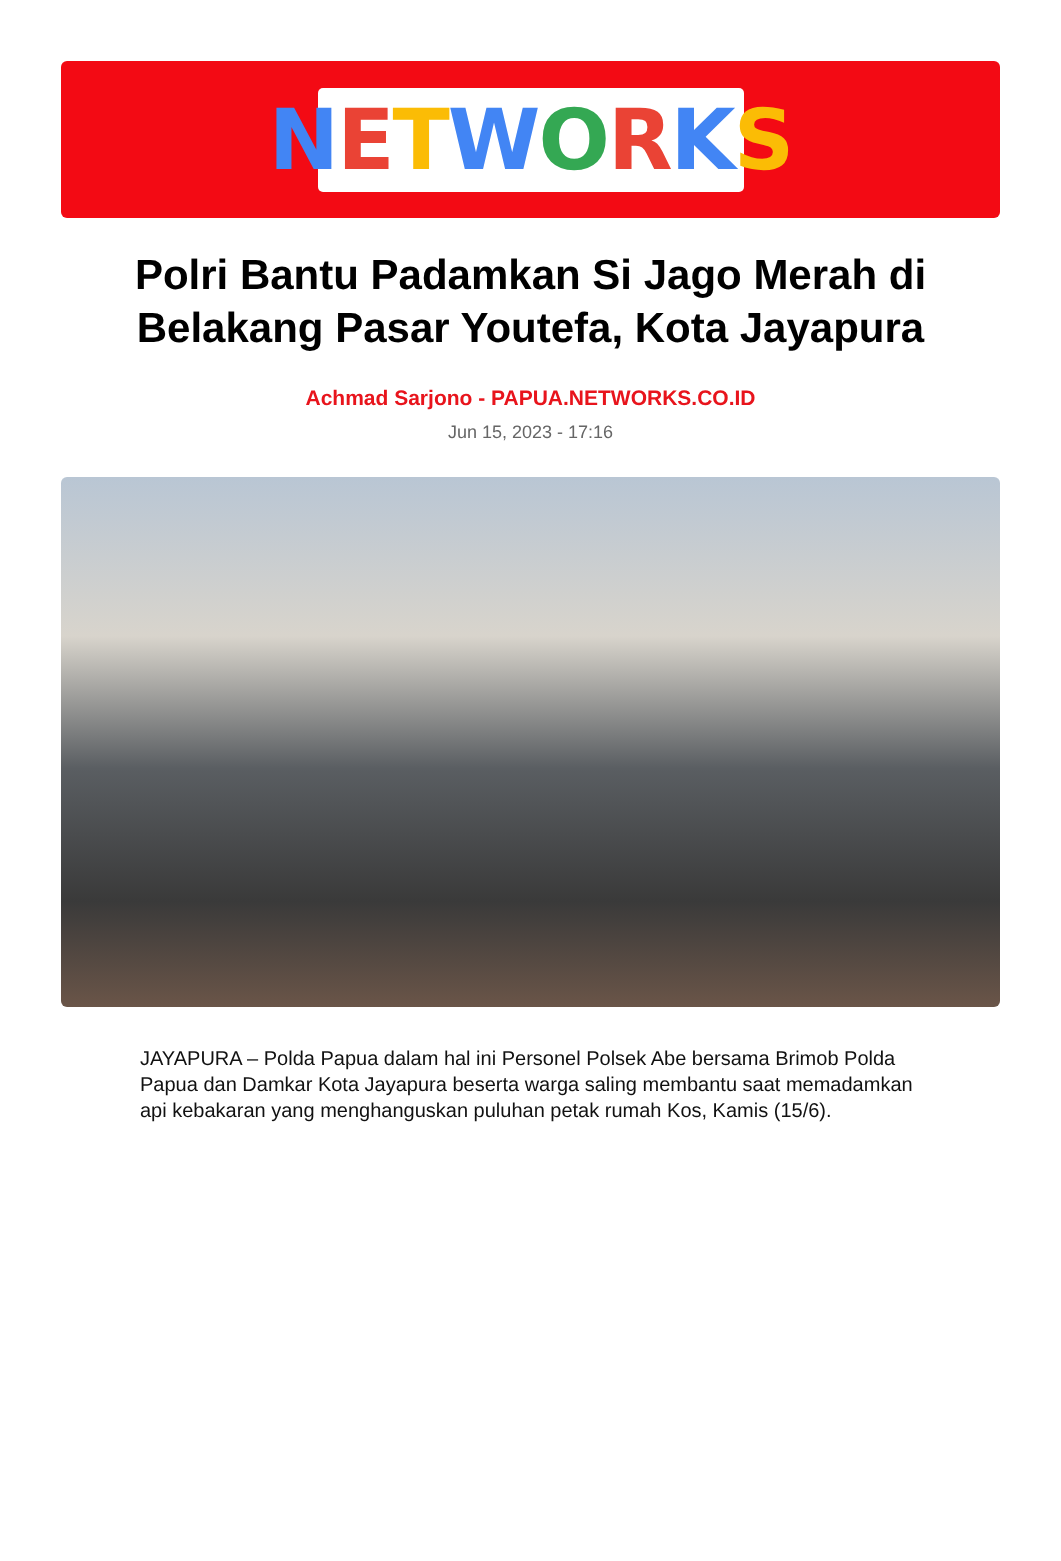NETWORKS
Polri Bantu Padamkan Si Jago Merah di Belakang Pasar Youtefa, Kota Jayapura
Achmad Sarjono - PAPUA.NETWORKS.CO.ID
Jun 15, 2023 - 17:16
JAYAPURA – Polda Papua dalam hal ini Personel Polsek Abe bersama Brimob Polda Papua dan Damkar Kota Jayapura beserta warga saling membantu saat memadamkan api kebakaran yang menghanguskan puluhan petak rumah Kos, Kamis (15/6).